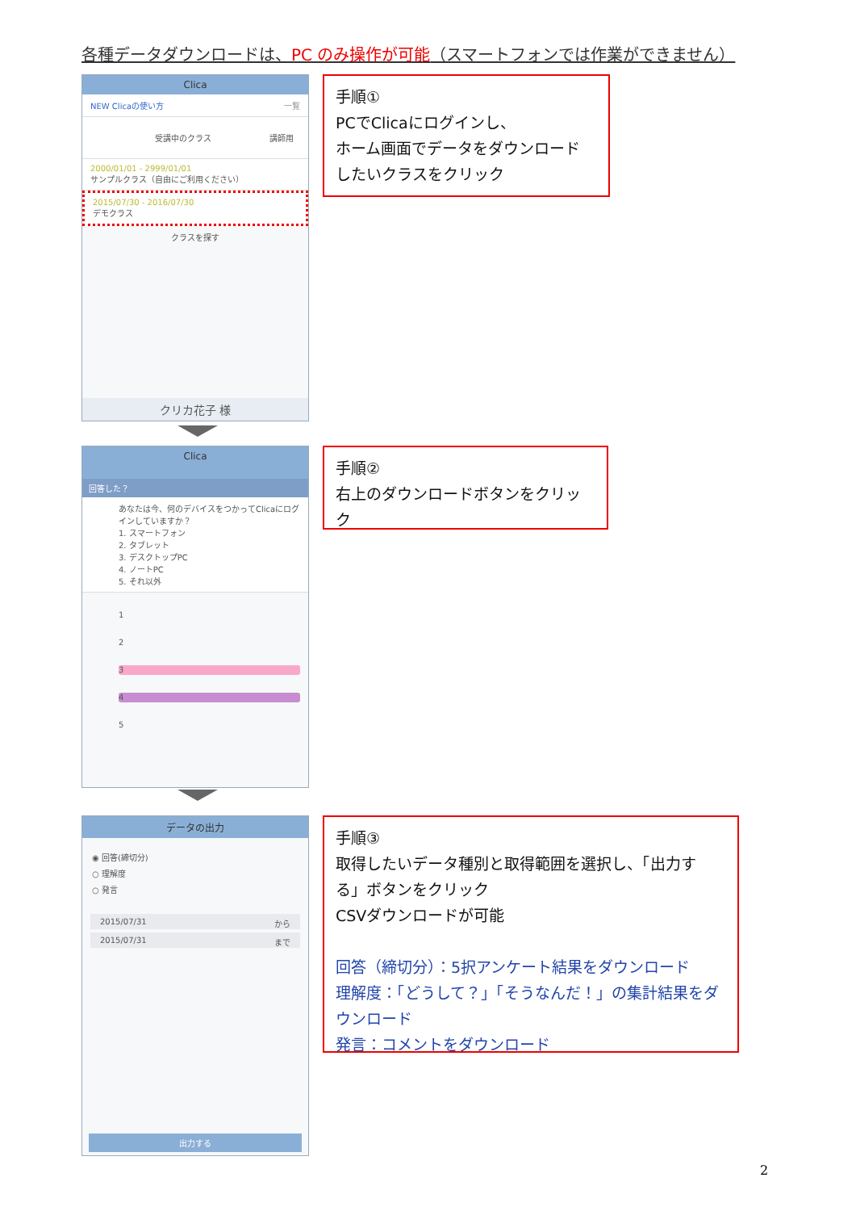各種データダウンロードは、PC のみ操作が可能（スマートフォンでは作業ができません）
Clica
NEW Clicaの使い方 一覧
受講中のクラス 講師用
2000/01/01 - 2999/01/01
サンプルクラス（自由にご利用ください）
2015/07/30 - 2016/07/30
デモクラス
クラスを探す
クリカ花子 様
手順①
PCでClicaにログインし、
ホーム画面でデータをダウンロード
したいクラスをクリック
Clica
回答した？
あなたは今、何のデバイスをつかってClicaにログインしていますか？
1. スマートフォン
2. タブレット
3. デスクトップPC
4. ノートPC
5. それ以外
1
2
3
4
5
手順②
右上のダウンロードボタンをクリック
データの出力
◉ 回答(締切分)
○ 理解度
○ 発言
2015/07/31 から
2015/07/31 まで
出力する
手順③
取得したいデータ種別と取得範囲を選択し、「出力する」ボタンをクリック
CSVダウンロードが可能
回答（締切分）：5択アンケート結果をダウンロード
理解度：「どうして？」「そうなんだ！」の集計結果をダウンロード
発言：コメントをダウンロード
2